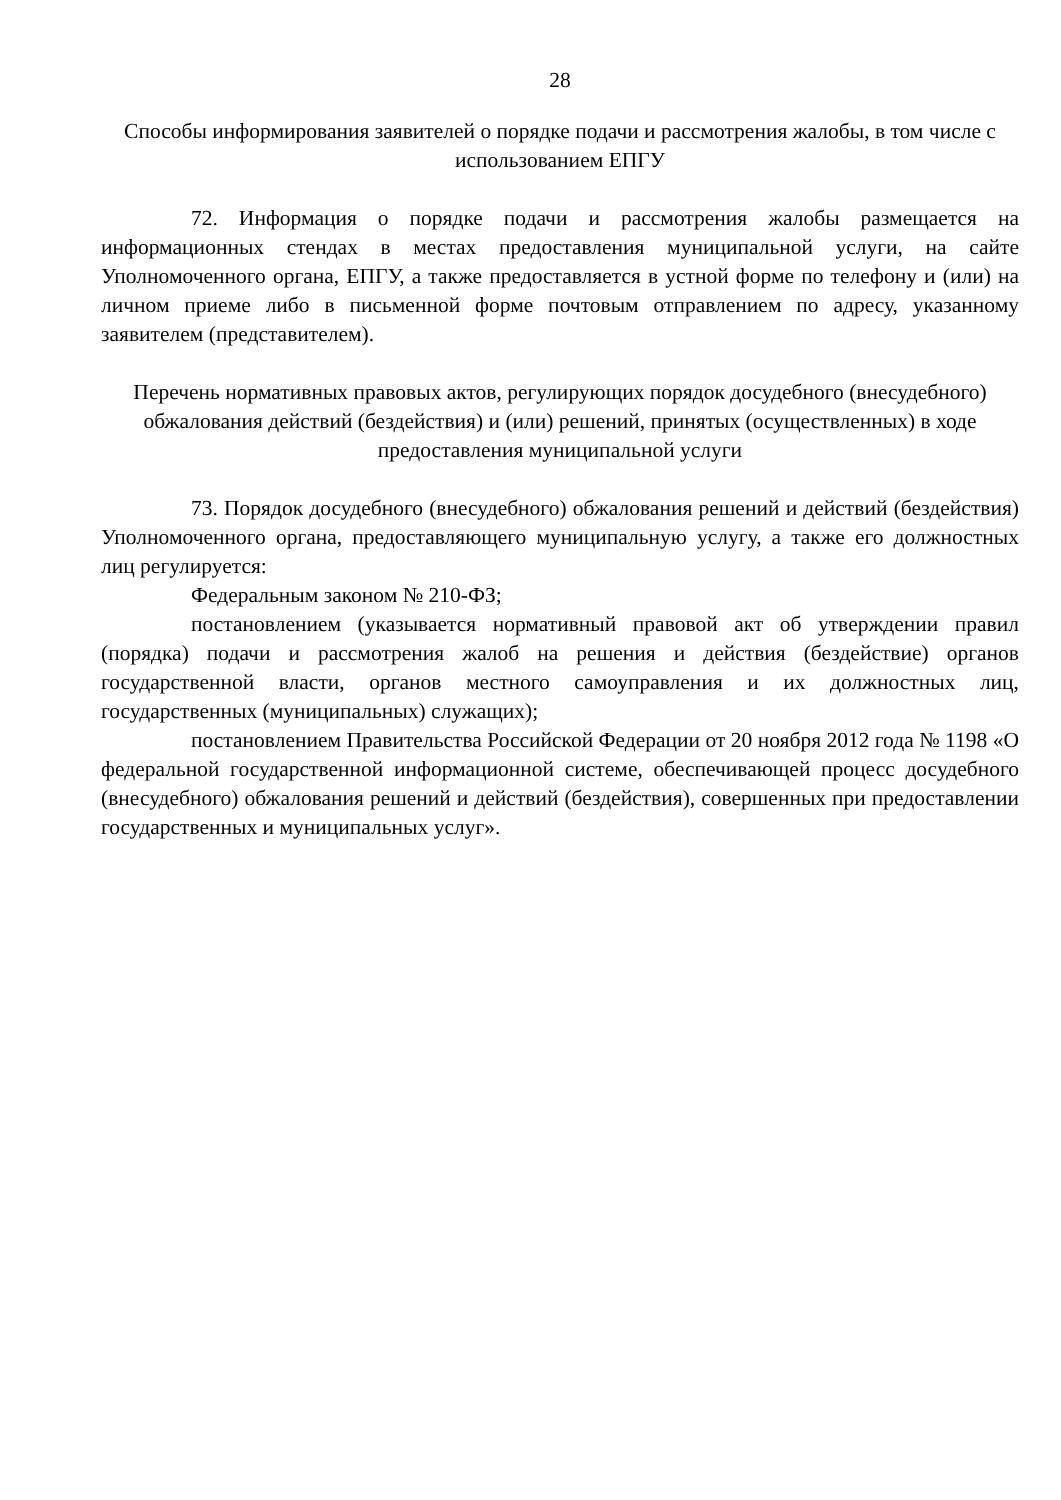28
Способы информирования заявителей о порядке подачи и рассмотрения жалобы, в том числе с использованием ЕПГУ
72. Информация о порядке подачи и рассмотрения жалобы размещается на информационных стендах в местах предоставления муниципальной услуги, на сайте Уполномоченного органа, ЕПГУ, а также предоставляется в устной форме по телефону и (или) на личном приеме либо в письменной форме почтовым отправлением по адресу, указанному заявителем (представителем).
Перечень нормативных правовых актов, регулирующих порядок досудебного (внесудебного) обжалования действий (бездействия) и (или) решений, принятых (осуществленных) в ходе предоставления муниципальной услуги
73. Порядок досудебного (внесудебного) обжалования решений и действий (бездействия) Уполномоченного органа, предоставляющего муниципальную услугу, а также его должностных лиц регулируется:
Федеральным законом № 210-ФЗ;
постановлением (указывается нормативный правовой акт об утверждении правил (порядка) подачи и рассмотрения жалоб на решения и действия (бездействие) органов государственной власти, органов местного самоуправления и их должностных лиц, государственных (муниципальных) служащих);
постановлением Правительства Российской Федерации от 20 ноября 2012 года № 1198 «О федеральной государственной информационной системе, обеспечивающей процесс досудебного (внесудебного) обжалования решений и действий (бездействия), совершенных при предоставлении государственных и муниципальных услуг».